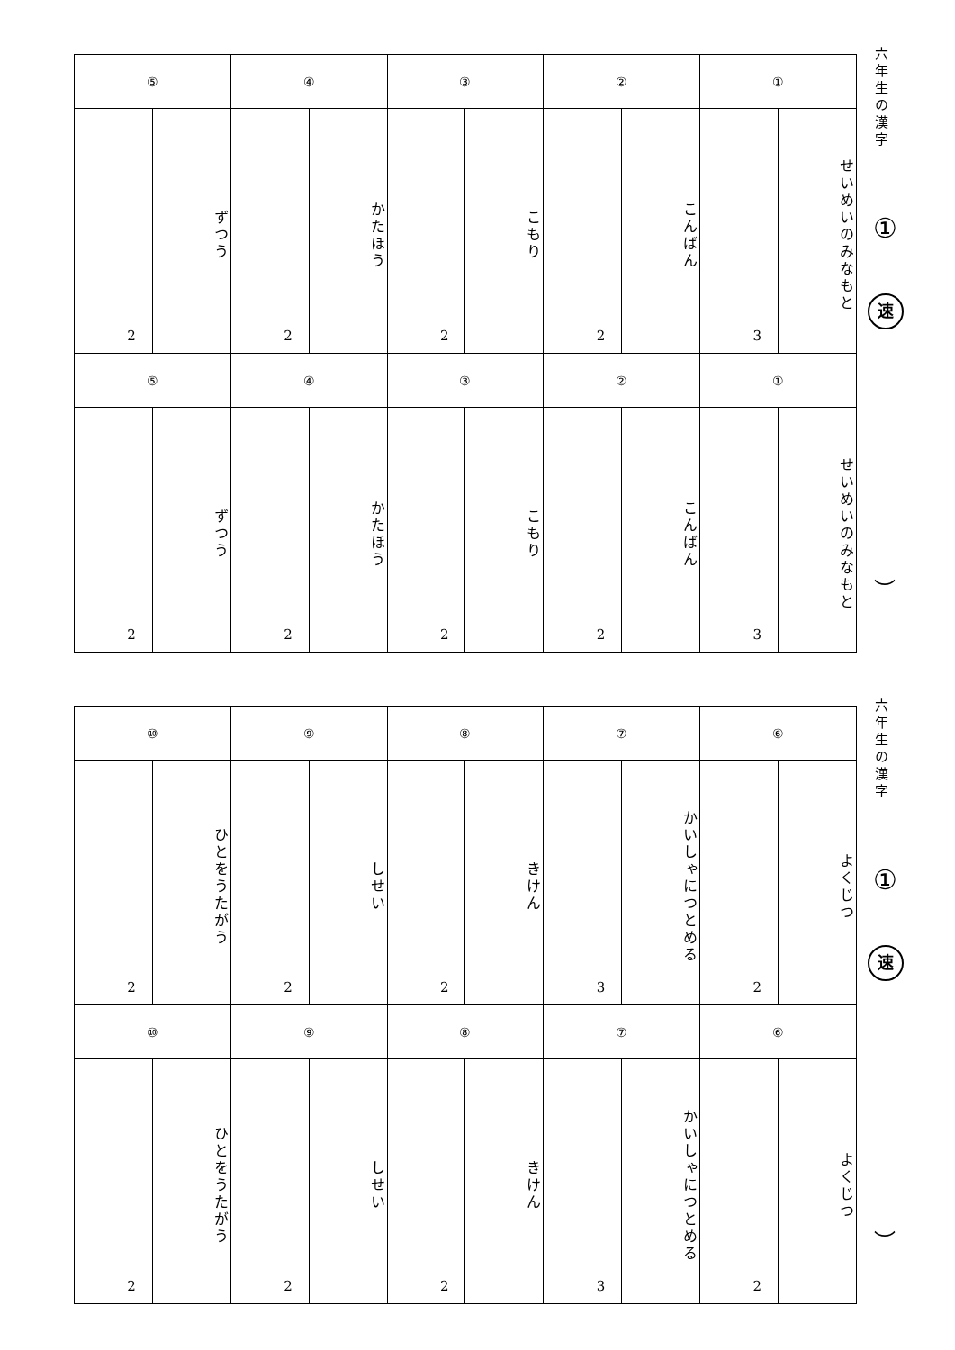| ⑤ | | ④ | | ③ | | ② | | ① | |
| 2 | ずつう | 2 | かたほう | 2 | こもり | 2 | こんばん | 3 | せいめいのみなもと |
| ⑤ | | ④ | | ③ | | ② | | ① | |
| 2 | ずつう | 2 | かたほう | 2 | こもり | 2 | こんばん | 3 | せいめいのみなもと |
六年生の漢字
①
速
︶
| ⑩ | | ⑨ | | ⑧ | | ⑦ | | ⑥ | |
| 2 | ひとをうたがう | 2 | しせい | 2 | きけん | 3 | かいしゃにつとめる | 2 | よくじつ |
| ⑩ | | ⑨ | | ⑧ | | ⑦ | | ⑥ | |
| 2 | ひとをうたがう | 2 | しせい | 2 | きけん | 3 | かいしゃにつとめる | 2 | よくじつ |
六年生の漢字
①
速
︶